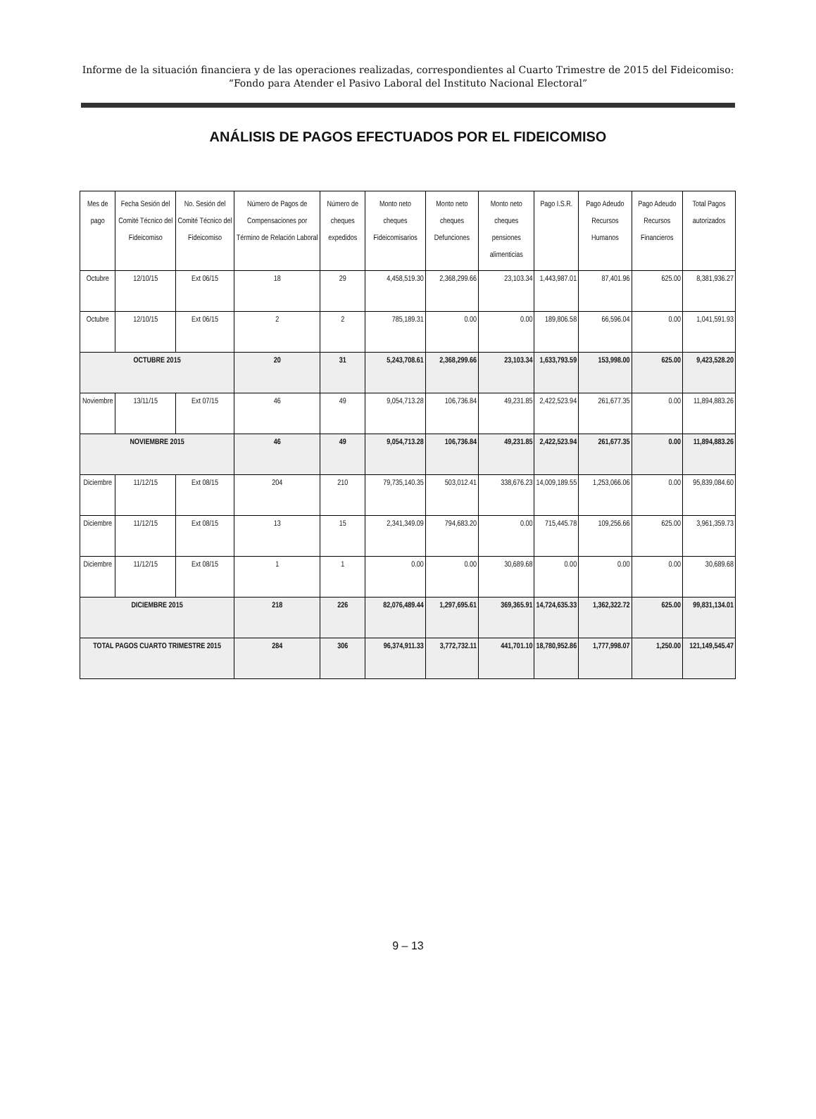Informe de la situación financiera y de las operaciones realizadas, correspondientes al Cuarto Trimestre de 2015 del Fideicomiso:
“Fondo para Atender el Pasivo Laboral del Instituto Nacional Electoral”
ANÁLISIS DE PAGOS EFECTUADOS POR EL FIDEICOMISO
| Mes de pago | Fecha Sesión del Comité Técnico del Fideicomiso | No. Sesión del Comité Técnico del Fideicomiso | Número de Pagos de Compensaciones por Término de Relación Laboral | Número de cheques expedidos | Monto neto cheques Fideicomisarios | Monto neto cheques Defunciones | Monto neto cheques pensiones alimenticias | Pago I.S.R. | Pago Adeudo Recursos Humanos | Pago Adeudo Recursos Financieros | Total Pagos autorizados |
| --- | --- | --- | --- | --- | --- | --- | --- | --- | --- | --- | --- |
| Octubre | 12/10/15 | Ext 06/15 | 18 | 29 | 4,458,519.30 | 2,368,299.66 | 23,103.34 | 1,443,987.01 | 87,401.96 | 625.00 | 8,381,936.27 |
| Octubre | 12/10/15 | Ext 06/15 | 2 | 2 | 785,189.31 | 0.00 | 0.00 | 189,806.58 | 66,596.04 | 0.00 | 1,041,591.93 |
| OCTUBRE 2015 | | | 20 | 31 | 5,243,708.61 | 2,368,299.66 | 23,103.34 | 1,633,793.59 | 153,998.00 | 625.00 | 9,423,528.20 |
| Noviembre | 13/11/15 | Ext 07/15 | 46 | 49 | 9,054,713.28 | 106,736.84 | 49,231.85 | 2,422,523.94 | 261,677.35 | 0.00 | 11,894,883.26 |
| NOVIEMBRE 2015 | | | 46 | 49 | 9,054,713.28 | 106,736.84 | 49,231.85 | 2,422,523.94 | 261,677.35 | 0.00 | 11,894,883.26 |
| Diciembre | 11/12/15 | Ext 08/15 | 204 | 210 | 79,735,140.35 | 503,012.41 | 338,676.23 | 14,009,189.55 | 1,253,066.06 | 0.00 | 95,839,084.60 |
| Diciembre | 11/12/15 | Ext 08/15 | 13 | 15 | 2,341,349.09 | 794,683.20 | 0.00 | 715,445.78 | 109,256.66 | 625.00 | 3,961,359.73 |
| Diciembre | 11/12/15 | Ext 08/15 | 1 | 1 | 0.00 | 0.00 | 30,689.68 | 0.00 | 0.00 | 0.00 | 30,689.68 |
| DICIEMBRE 2015 | | | 218 | 226 | 82,076,489.44 | 1,297,695.61 | 369,365.91 | 14,724,635.33 | 1,362,322.72 | 625.00 | 99,831,134.01 |
| TOTAL PAGOS CUARTO TRIMESTRE 2015 | | | 284 | 306 | 96,374,911.33 | 3,772,732.11 | 441,701.10 | 18,780,952.86 | 1,777,998.07 | 1,250.00 | 121,149,545.47 |
9 – 13